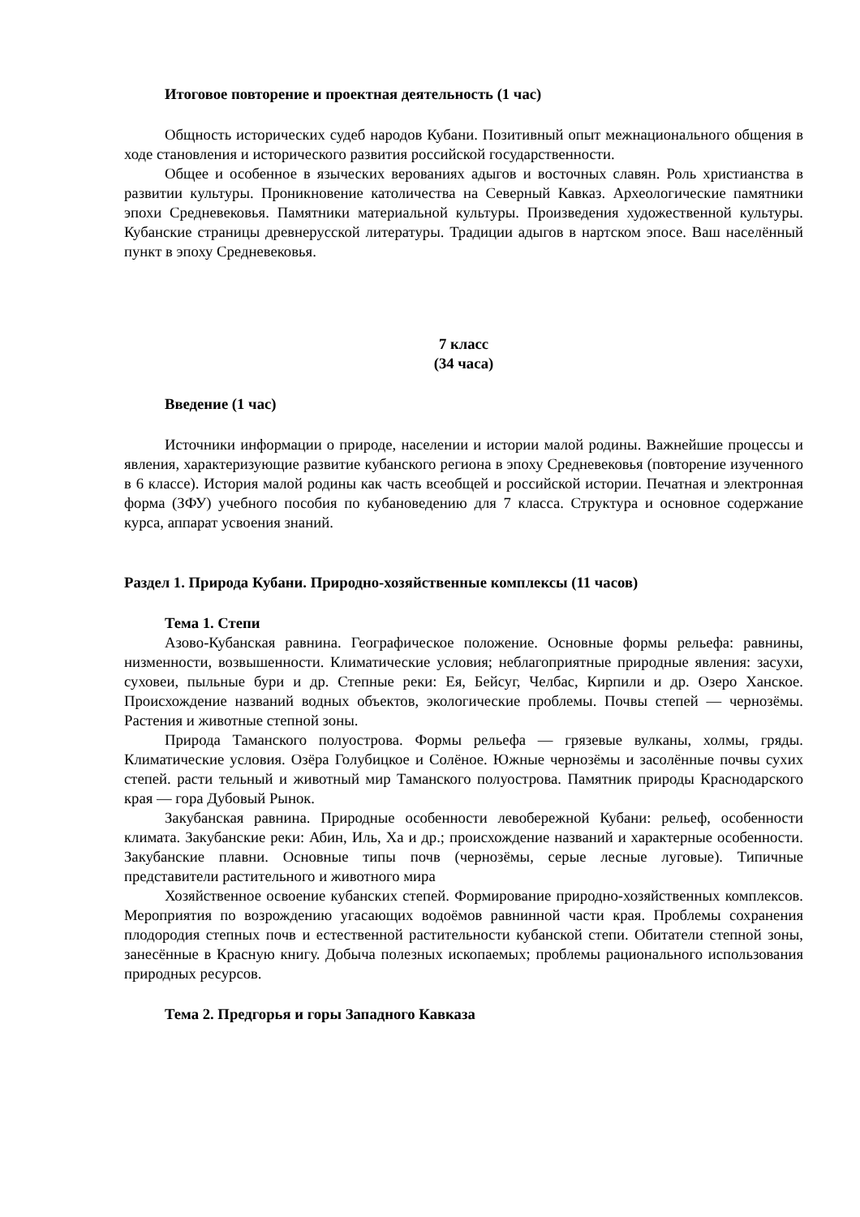Итоговое повторение и проектная деятельность (1 час)
Общность исторических судеб народов Кубани. Позитивный опыт межнационального общения в ходе становления и исторического развития российской государственности.
Общее и особенное в языческих верованиях адыгов и восточных славян. Роль христианства в развитии культуры. Проникновение католичества на Северный Кавказ. Археологические памятники эпохи Средневековья. Памятники материальной культуры. Произведения художественной культуры. Кубанские страницы древнерусской литературы. Традиции адыгов в нартском эпосе. Ваш населённый пункт в эпоху Средневековья.
7 класс
(34 часа)
Введение (1 час)
Источники информации о природе, населении и истории малой родины. Важнейшие процессы и явления, характеризующие развитие кубанского региона в эпоху Средневековья (повторение изученного в 6 классе). История малой родины как часть всеобщей и российской истории. Печатная и электронная форма (ЗФУ) учебного пособия по кубановедению для 7 класса. Структура и основное содержание курса, аппарат усвоения знаний.
Раздел 1. Природа Кубани. Природно-хозяйственные комплексы (11 часов)
Тема 1. Степи
Азово-Кубанская равнина. Географическое положение. Основные формы рельефа: равнины, низменности, возвышенности. Климатические условия; неблагоприятные природные явления: засухи, суховеи, пыльные бури и др. Степные реки: Ея, Бейсуг, Челбас, Кирпили и др. Озеро Ханское. Происхождение названий водных объектов, экологические проблемы. Почвы степей — чернозёмы. Растения и животные степной зоны.
Природа Таманского полуострова. Формы рельефа — грязевые вулканы, холмы, гряды. Климатические условия. Озёра Голубицкое и Солёное. Южные чернозёмы и засолённые почвы сухих степей. расти тельный и животный мир Таманского полуострова. Памятник природы Краснодарского края — гора Дубовый Рынок.
Закубанская равнина. Природные особенности левобережной Кубани: рельеф, особенности климата. Закубанские реки: Абин, Иль, Ха и др.; происхождение названий и характерные особенности. Закубанские плавни. Основные типы почв (чернозёмы, серые лесные луговые). Типичные представители растительного и животного мира
Хозяйственное освоение кубанских степей. Формирование природно-хозяйственных комплексов. Мероприятия по возрождению угасающих водоёмов равнинной части края. Проблемы сохранения плодородия степных почв и естественной растительности кубанской степи. Обитатели степной зоны, занесённые в Красную книгу. Добыча полезных ископаемых; проблемы рационального использования природных ресурсов.
Тема 2. Предгорья и горы Западного Кавказа